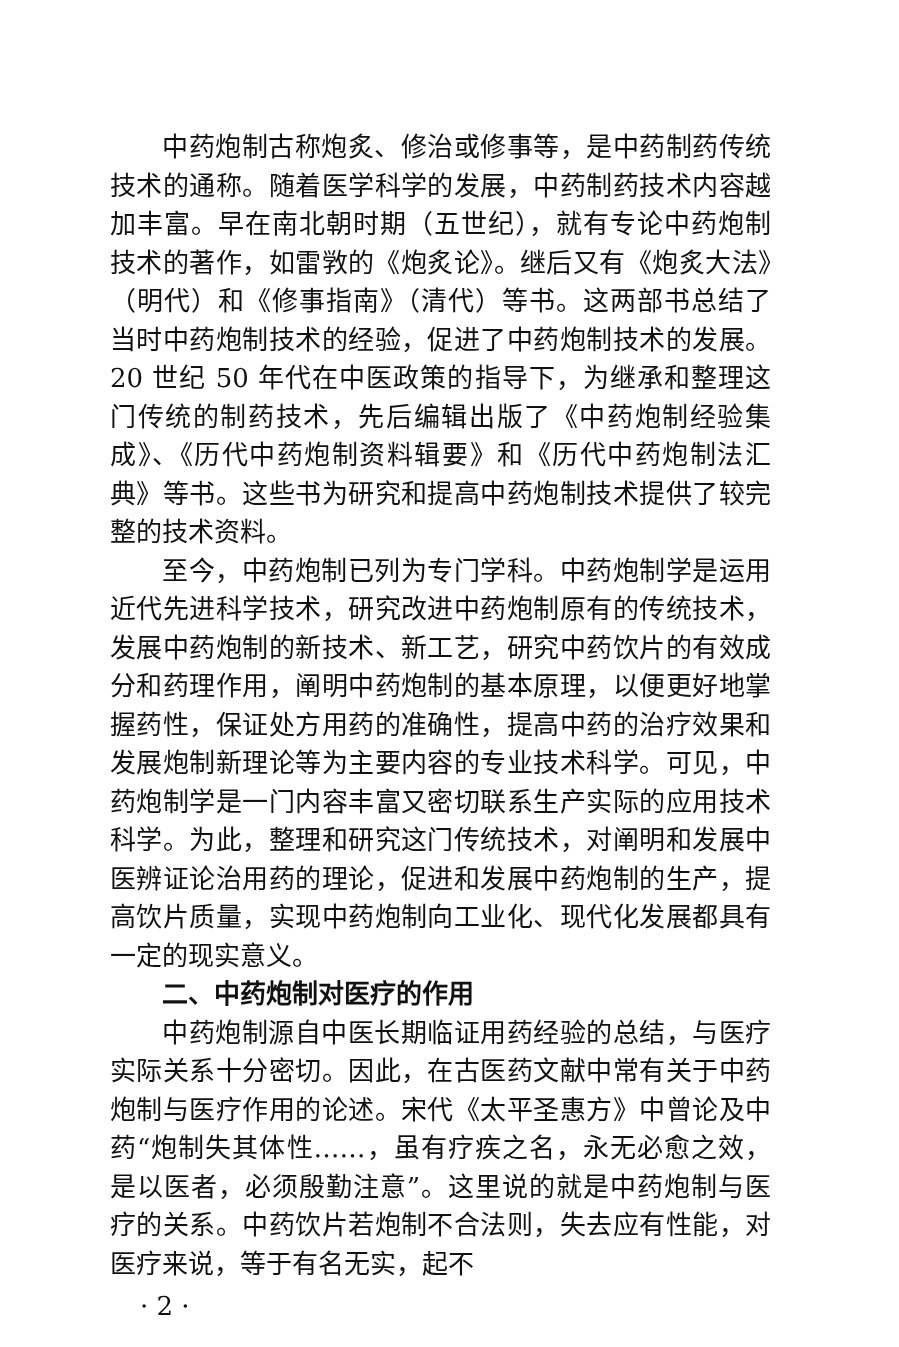中药炮制古称炮炙、修治或修事等，是中药制药传统技术的通称。随着医学科学的发展，中药制药技术内容越加丰富。早在南北朝时期（五世纪），就有专论中药炮制技术的著作，如雷敩的《炮炙论》。继后又有《炮炙大法》（明代）和《修事指南》（清代）等书。这两部书总结了当时中药炮制技术的经验，促进了中药炮制技术的发展。20 世纪 50 年代在中医政策的指导下，为继承和整理这门传统的制药技术，先后编辑出版了《中药炮制经验集成》、《历代中药炮制资料辑要》和《历代中药炮制法汇典》等书。这些书为研究和提高中药炮制技术提供了较完整的技术资料。
至今，中药炮制已列为专门学科。中药炮制学是运用近代先进科学技术，研究改进中药炮制原有的传统技术，发展中药炮制的新技术、新工艺，研究中药饮片的有效成分和药理作用，阐明中药炮制的基本原理，以便更好地掌握药性，保证处方用药的准确性，提高中药的治疗效果和发展炮制新理论等为主要内容的专业技术科学。可见，中药炮制学是一门内容丰富又密切联系生产实际的应用技术科学。为此，整理和研究这门传统技术，对阐明和发展中医辨证论治用药的理论，促进和发展中药炮制的生产，提高饮片质量，实现中药炮制向工业化、现代化发展都具有一定的现实意义。
二、中药炮制对医疗的作用
中药炮制源自中医长期临证用药经验的总结，与医疗实际关系十分密切。因此，在古医药文献中常有关于中药炮制与医疗作用的论述。宋代《太平圣惠方》中曾论及中药“炮制失其体性……，虽有疗疾之名，永无必愈之效，是以医者，必须殷勤注意”。这里说的就是中药炮制与医疗的关系。中药饮片若炮制不合法则，失去应有性能，对医疗来说，等于有名无实，起不
· 2 ·